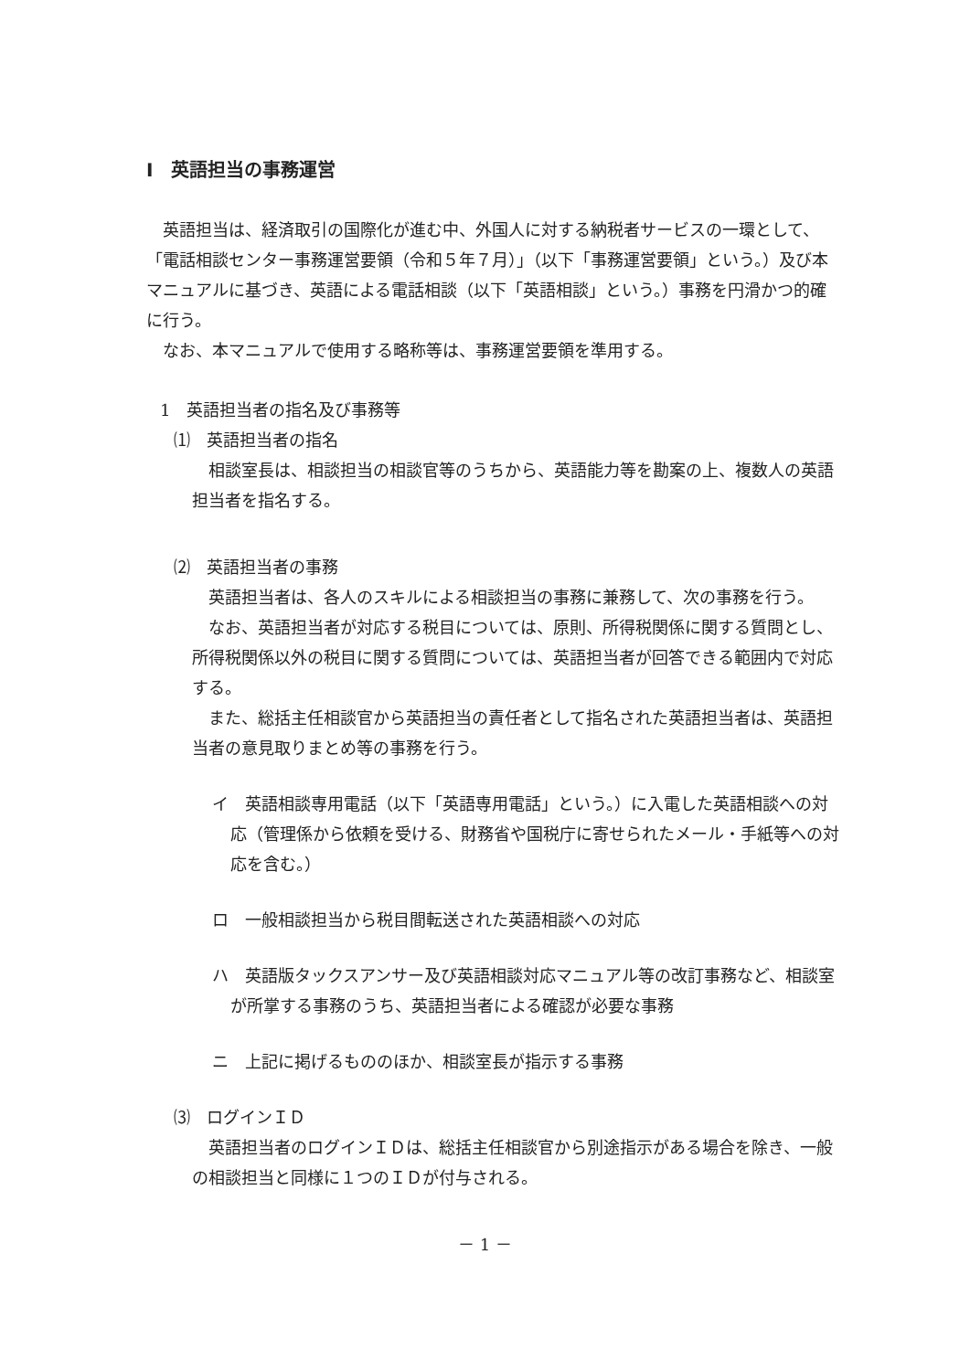Ⅰ　英語担当の事務運営
英語担当は、経済取引の国際化が進む中、外国人に対する納税者サービスの一環として、「電話相談センター事務運営要領（令和５年７月）」（以下「事務運営要領」という。）及び本マニュアルに基づき、英語による電話相談（以下「英語相談」という。）事務を円滑かつ的確に行う。
なお、本マニュアルで使用する略称等は、事務運営要領を準用する。
1　英語担当者の指名及び事務等
⑴　英語担当者の指名
相談室長は、相談担当の相談官等のうちから、英語能力等を勘案の上、複数人の英語担当者を指名する。
⑵　英語担当者の事務
英語担当者は、各人のスキルによる相談担当の事務に兼務して、次の事務を行う。
なお、英語担当者が対応する税目については、原則、所得税関係に関する質問とし、所得税関係以外の税目に関する質問については、英語担当者が回答できる範囲内で対応する。
また、総括主任相談官から英語担当の責任者として指名された英語担当者は、英語担当者の意見取りまとめ等の事務を行う。
イ　英語相談専用電話（以下「英語専用電話」という。）に入電した英語相談への対応（管理係から依頼を受ける、財務省や国税庁に寄せられたメール・手紙等への対応を含む。）
ロ　一般相談担当から税目間転送された英語相談への対応
ハ　英語版タックスアンサー及び英語相談対応マニュアル等の改訂事務など、相談室が所掌する事務のうち、英語担当者による確認が必要な事務
ニ　上記に掲げるもののほか、相談室長が指示する事務
⑶　ログインＩＤ
英語担当者のログインＩＤは、総括主任相談官から別途指示がある場合を除き、一般の相談担当と同様に１つのＩＤが付与される。
－ 1 －